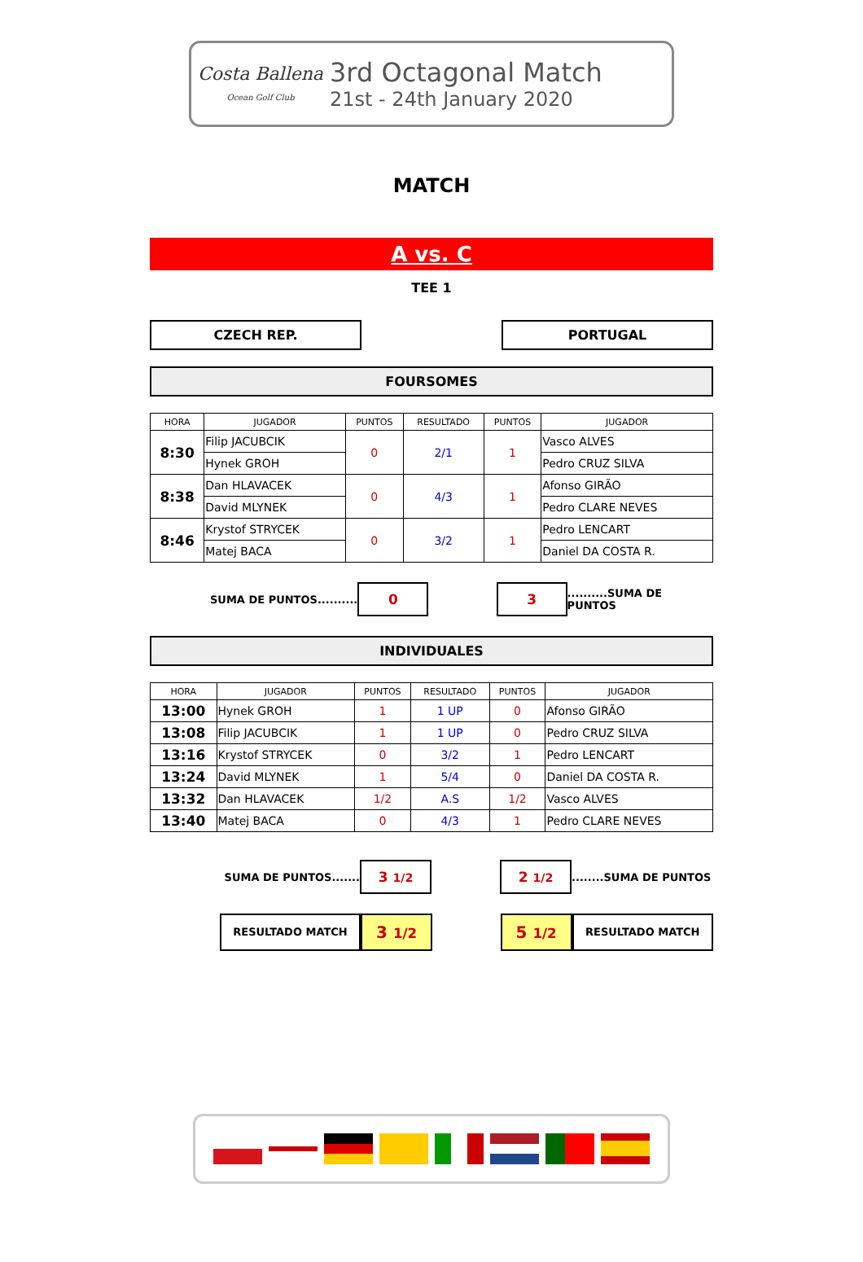Costa Ballena
Ocean Golf Club
3rd Octagonal Match
21st - 24th January 2020
MATCH
A vs. C
TEE 1
CZECH REP. PORTUGAL
FOURSOMES
| HORA | JUGADOR | PUNTOS | RESULTADO | PUNTOS | JUGADOR |
| --- | --- | --- | --- | --- | --- |
| 8:30 | Filip JACUBCIK | 0 | 2/1 | 1 | Vasco ALVES |
| | Hynek GROH | | | | Pedro CRUZ SILVA |
| 8:38 | Dan HLAVACEK | 0 | 4/3 | 1 | Afonso GIRÃO |
| | David MLYNEK | | | | Pedro CLARE NEVES |
| 8:46 | Krystof STRYCEK | 0 | 3/2 | 1 | Pedro LENCART |
| | Matej BACA | | | | Daniel DA COSTA R. |
SUMA DE PUNTOS..........
0 3
..........SUMA DE PUNTOS
INDIVIDUALES
| HORA | JUGADOR | PUNTOS | RESULTADO | PUNTOS | JUGADOR |
| --- | --- | --- | --- | --- | --- |
| 13:00 | Hynek GROH | 1 | 1 UP | 0 | Afonso GIRÃO |
| 13:08 | Filip JACUBCIK | 1 | 1 UP | 0 | Pedro CRUZ SILVA |
| 13:16 | Krystof STRYCEK | 0 | 3/2 | 1 | Pedro LENCART |
| 13:24 | David MLYNEK | 1 | 5/4 | 0 | Daniel DA COSTA R. |
| 13:32 | Dan HLAVACEK | 1/2 | A.S | 1/2 | Vasco ALVES |
| 13:40 | Matej BACA | 0 | 4/3 | 1 | Pedro CLARE NEVES |
SUMA DE PUNTOS.......
3 1/2
2 1/2
........SUMA DE PUNTOS
RESULTADO MATCH
3 1/2
5 1/2
RESULTADO MATCH